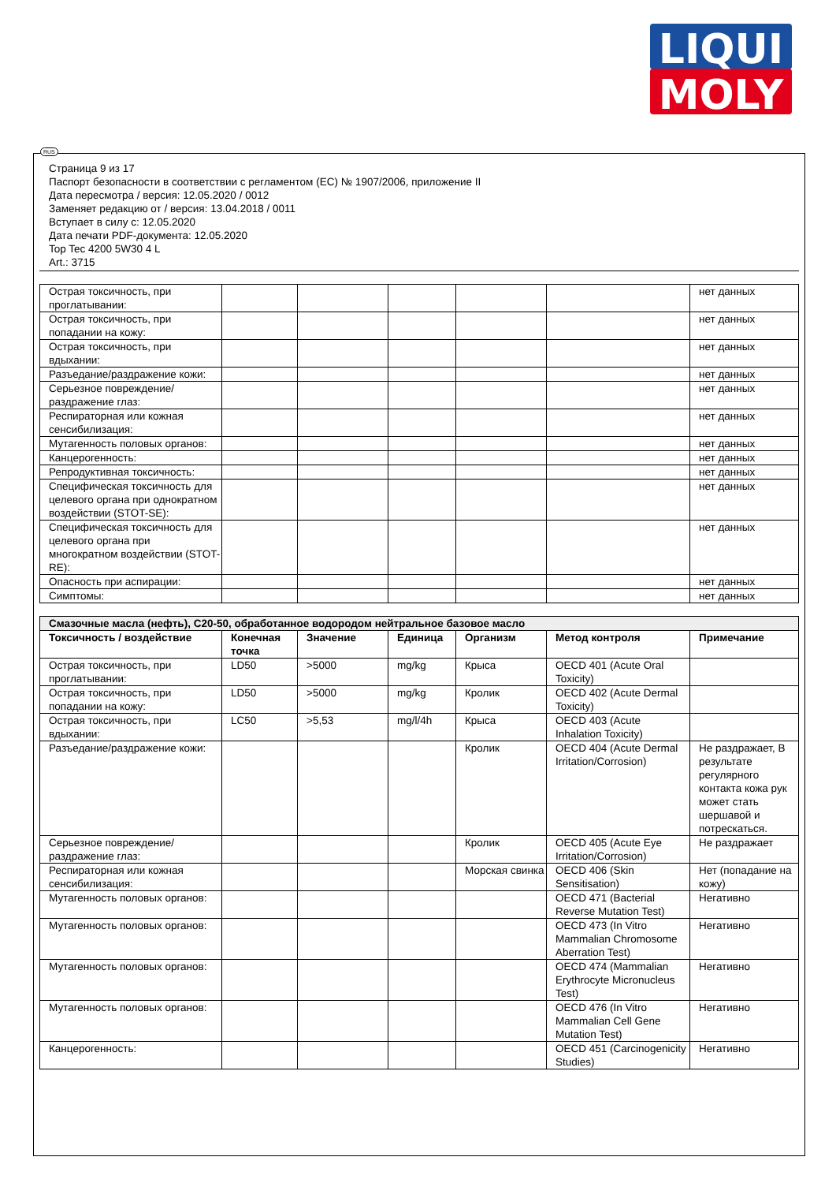LIQUI
MOLY
RUS
Страница 9 из 17
Паспорт безопасности в соответствии с регламентом (ЕС) № 1907/2006, приложение II
Дата пересмотра / версия: 12.05.2020 / 0012
Заменяет редакцию от / версия: 13.04.2018 / 0011
Вступает в силу с: 12.05.2020
Дата печати PDF-документа: 12.05.2020
Top Tec 4200 5W30 4 L
Art.: 3715
| Острая токсичность, при проглатывании: | | | | | | нет данных |
| Острая токсичность, при попадании на кожу: | | | | | | нет данных |
| Острая токсичность, при вдыхании: | | | | | | нет данных |
| Разъедание/раздражение кожи: | | | | | | нет данных |
| Серьезное повреждение/раздражение глаз: | | | | | | нет данных |
| Респираторная или кожная сенсибилизация: | | | | | | нет данных |
| Мутагенность половых органов: | | | | | | нет данных |
| Канцерогенность: | | | | | | нет данных |
| Репродуктивная токсичность: | | | | | | нет данных |
| Специфическая токсичность для целевого органа при однократном воздействии (STOT-SE): | | | | | | нет данных |
| Специфическая токсичность для целевого органа при многократном воздействии (STOT-RE): | | | | | | нет данных |
| Опасность при аспирации: | | | | | | нет данных |
| Симптомы: | | | | | | нет данных |
| Смазочные масла (нефть), C20-50, обработанное водородом нейтральное базовое масло | | | | | | |
| --- | --- | --- | --- | --- | --- | --- |
| Токсичность / воздействие | Конечная точка | Значение | Единица | Организм | Метод контроля | Примечание |
| Острая токсичность, при проглатывании: | LD50 | >5000 | mg/kg | Крыса | OECD 401 (Acute Oral Toxicity) | |
| Острая токсичность, при попадании на кожу: | LD50 | >5000 | mg/kg | Кролик | OECD 402 (Acute Dermal Toxicity) | |
| Острая токсичность, при вдыхании: | LC50 | >5,53 | mg/l/4h | Крыса | OECD 403 (Acute Inhalation Toxicity) | |
| Разъедание/раздражение кожи: | | | | Кролик | OECD 404 (Acute Dermal Irritation/Corrosion) | Не раздражает, В результате регулярного контакта кожа рук может стать шершавой и потрескаться. |
| Серьезное повреждение/раздражение глаз: | | | | Кролик | OECD 405 (Acute Eye Irritation/Corrosion) | Не раздражает |
| Респираторная или кожная сенсибилизация: | | | | Морская свинка | OECD 406 (Skin Sensitisation) | Нет (попадание на кожу) |
| Мутагенность половых органов: | | | | | OECD 471 (Bacterial Reverse Mutation Test) | Негативно |
| Мутагенность половых органов: | | | | | OECD 473 (In Vitro Mammalian Chromosome Aberration Test) | Негативно |
| Мутагенность половых органов: | | | | | OECD 474 (Mammalian Erythrocyte Micronucleus Test) | Негативно |
| Мутагенность половых органов: | | | | | OECD 476 (In Vitro Mammalian Cell Gene Mutation Test) | Негативно |
| Канцерогенность: | | | | | OECD 451 (Carcinogenicity Studies) | Негативно |